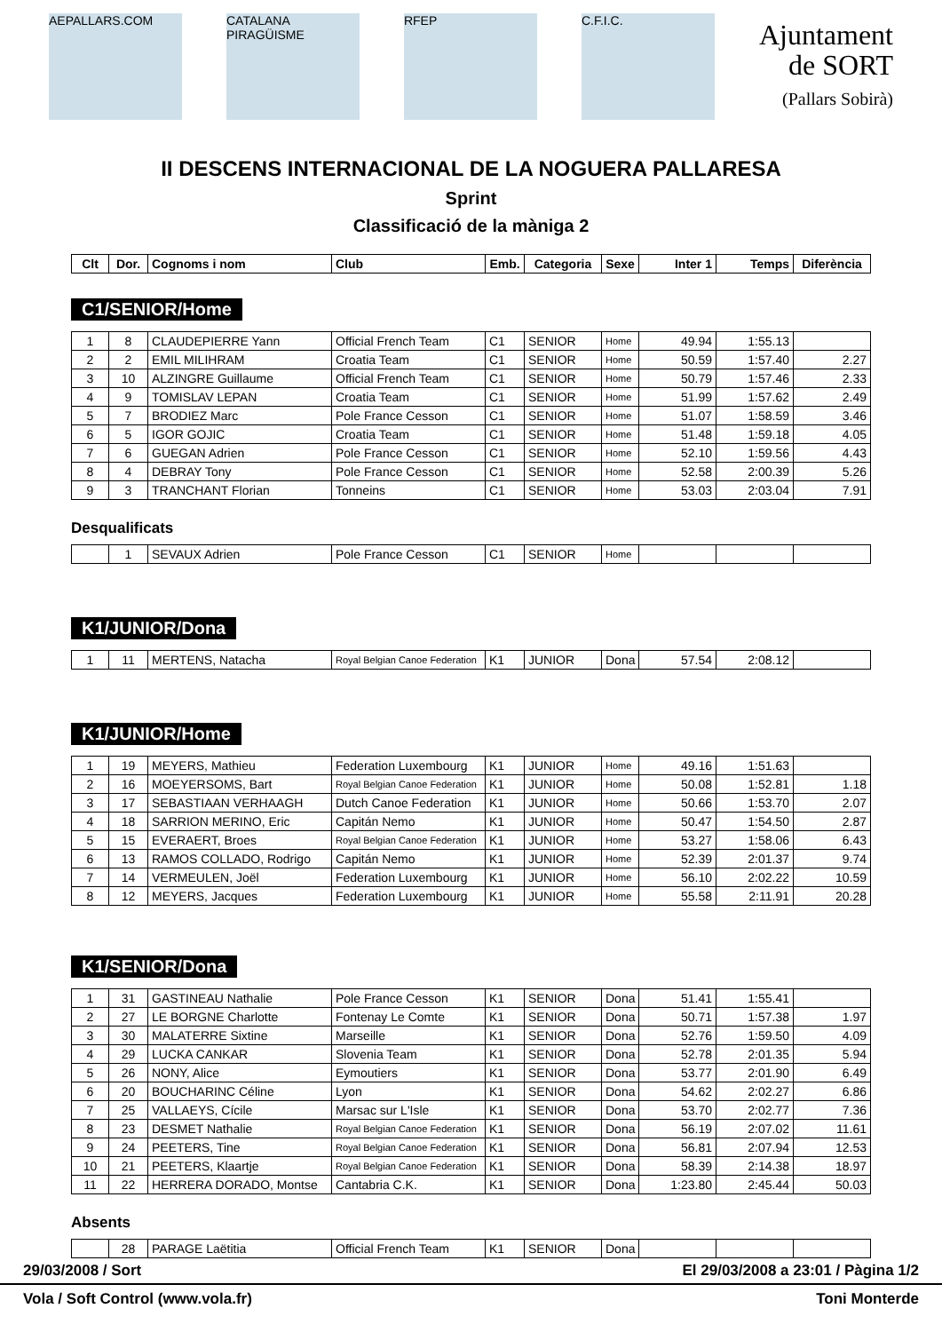AEPALLARS.COM
CATALANA PIRAGÜISME
RFEP C.F.I.C.
Ajuntament
de SORT
(Pallars Sobirà)
II DESCENS INTERNACIONAL DE LA NOGUERA PALLARESA
Sprint
Classificació de la màniga 2
| Clt | Dor. | Cognoms i nom | Club | Emb. | Categoria | Sexe | Inter 1 | Temps | Diferència |
| --- | --- | --- | --- | --- | --- | --- | --- | --- | --- |
C1/SENIOR/Home
| 1 | 8 | CLAUDEPIERRE Yann | Official French Team | C1 | SENIOR | Home | 49.94 | 1:55.13 | |
| 2 | 2 | EMIL MILIHRAM | Croatia Team | C1 | SENIOR | Home | 50.59 | 1:57.40 | 2.27 |
| 3 | 10 | ALZINGRE Guillaume | Official French Team | C1 | SENIOR | Home | 50.79 | 1:57.46 | 2.33 |
| 4 | 9 | TOMISLAV LEPAN | Croatia Team | C1 | SENIOR | Home | 51.99 | 1:57.62 | 2.49 |
| 5 | 7 | BRODIEZ Marc | Pole France Cesson | C1 | SENIOR | Home | 51.07 | 1:58.59 | 3.46 |
| 6 | 5 | IGOR GOJIC | Croatia Team | C1 | SENIOR | Home | 51.48 | 1:59.18 | 4.05 |
| 7 | 6 | GUEGAN Adrien | Pole France Cesson | C1 | SENIOR | Home | 52.10 | 1:59.56 | 4.43 |
| 8 | 4 | DEBRAY Tony | Pole France Cesson | C1 | SENIOR | Home | 52.58 | 2:00.39 | 5.26 |
| 9 | 3 | TRANCHANT Florian | Tonneins | C1 | SENIOR | Home | 53.03 | 2:03.04 | 7.91 |
Desqualificats
| | 1 | SEVAUX Adrien | Pole France Cesson | C1 | SENIOR | Home | | | |
K1/JUNIOR/Dona
| 1 | 11 | MERTENS, Natacha | Royal Belgian Canoe Federation | K1 | JUNIOR | Dona | 57.54 | 2:08.12 | |
K1/JUNIOR/Home
| 1 | 19 | MEYERS, Mathieu | Federation Luxembourg | K1 | JUNIOR | Home | 49.16 | 1:51.63 | |
| 2 | 16 | MOEYERSOMS, Bart | Royal Belgian Canoe Federation | K1 | JUNIOR | Home | 50.08 | 1:52.81 | 1.18 |
| 3 | 17 | SEBASTIAAN VERHAAGH | Dutch Canoe Federation | K1 | JUNIOR | Home | 50.66 | 1:53.70 | 2.07 |
| 4 | 18 | SARRION MERINO, Eric | Capitán Nemo | K1 | JUNIOR | Home | 50.47 | 1:54.50 | 2.87 |
| 5 | 15 | EVERAERT, Broes | Royal Belgian Canoe Federation | K1 | JUNIOR | Home | 53.27 | 1:58.06 | 6.43 |
| 6 | 13 | RAMOS COLLADO, Rodrigo | Capitán Nemo | K1 | JUNIOR | Home | 52.39 | 2:01.37 | 9.74 |
| 7 | 14 | VERMEULEN, Joël | Federation Luxembourg | K1 | JUNIOR | Home | 56.10 | 2:02.22 | 10.59 |
| 8 | 12 | MEYERS, Jacques | Federation Luxembourg | K1 | JUNIOR | Home | 55.58 | 2:11.91 | 20.28 |
K1/SENIOR/Dona
| 1 | 31 | GASTINEAU Nathalie | Pole France Cesson | K1 | SENIOR | Dona | 51.41 | 1:55.41 | |
| 2 | 27 | LE BORGNE Charlotte | Fontenay Le Comte | K1 | SENIOR | Dona | 50.71 | 1:57.38 | 1.97 |
| 3 | 30 | MALATERRE Sixtine | Marseille | K1 | SENIOR | Dona | 52.76 | 1:59.50 | 4.09 |
| 4 | 29 | LUCKA CANKAR | Slovenia Team | K1 | SENIOR | Dona | 52.78 | 2:01.35 | 5.94 |
| 5 | 26 | NONY, Alice | Eymoutiers | K1 | SENIOR | Dona | 53.77 | 2:01.90 | 6.49 |
| 6 | 20 | BOUCHARINC Céline | Lyon | K1 | SENIOR | Dona | 54.62 | 2:02.27 | 6.86 |
| 7 | 25 | VALLAEYS, Cícile | Marsac sur L'Isle | K1 | SENIOR | Dona | 53.70 | 2:02.77 | 7.36 |
| 8 | 23 | DESMET Nathalie | Royal Belgian Canoe Federation | K1 | SENIOR | Dona | 56.19 | 2:07.02 | 11.61 |
| 9 | 24 | PEETERS, Tine | Royal Belgian Canoe Federation | K1 | SENIOR | Dona | 56.81 | 2:07.94 | 12.53 |
| 10 | 21 | PEETERS, Klaartje | Royal Belgian Canoe Federation | K1 | SENIOR | Dona | 58.39 | 2:14.38 | 18.97 |
| 11 | 22 | HERRERA DORADO, Montse | Cantabria C.K. | K1 | SENIOR | Dona | 1:23.80 | 2:45.44 | 50.03 |
Absents
| | 28 | PARAGE Laëtitia | Official French Team | K1 | SENIOR | Dona | | | |
29/03/2008 / Sort El 29/03/2008 a 23:01 / Pàgina 1/2
Vola / Soft Control (www.vola.fr) Toni Monterde